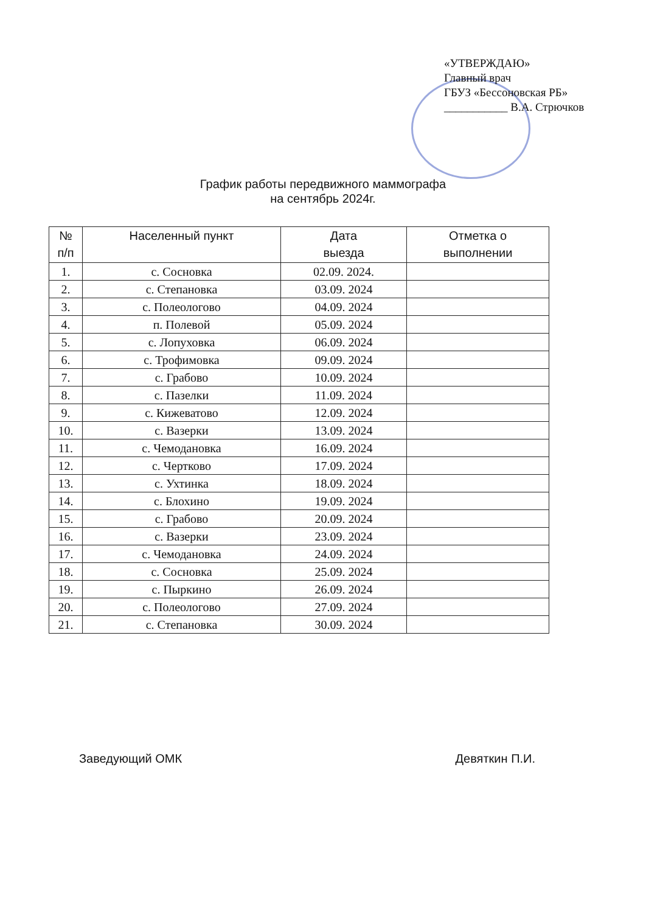«УТВЕРЖДАЮ»
Главный врач
ГБУЗ «Бессоновская РБ»
___________ В.А. Стрючков
График работы передвижного маммографа
на сентябрь 2024г.
| № п/п | Населенный пункт | Дата выезда | Отметка о выполнении |
| --- | --- | --- | --- |
| 1. | с. Сосновка | 02.09. 2024. | |
| 2. | с. Степановка | 03.09. 2024 | |
| 3. | с. Полеологово | 04.09. 2024 | |
| 4. | п. Полевой | 05.09. 2024 | |
| 5. | с. Лопуховка | 06.09. 2024 | |
| 6. | с. Трофимовка | 09.09. 2024 | |
| 7. | с. Грабово | 10.09. 2024 | |
| 8. | с. Пазелки | 11.09. 2024 | |
| 9. | с. Кижеватово | 12.09. 2024 | |
| 10. | с. Вазерки | 13.09. 2024 | |
| 11. | с. Чемодановка | 16.09. 2024 | |
| 12. | с. Чертково | 17.09. 2024 | |
| 13. | с. Ухтинка | 18.09. 2024 | |
| 14. | с. Блохино | 19.09. 2024 | |
| 15. | с. Грабово | 20.09. 2024 | |
| 16. | с. Вазерки | 23.09. 2024 | |
| 17. | с. Чемодановка | 24.09. 2024 | |
| 18. | с. Сосновка | 25.09. 2024 | |
| 19. | с. Пыркино | 26.09. 2024 | |
| 20. | с. Полеологово | 27.09. 2024 | |
| 21. | с. Степановка | 30.09. 2024 | |
Заведующий ОМК Девяткин П.И.